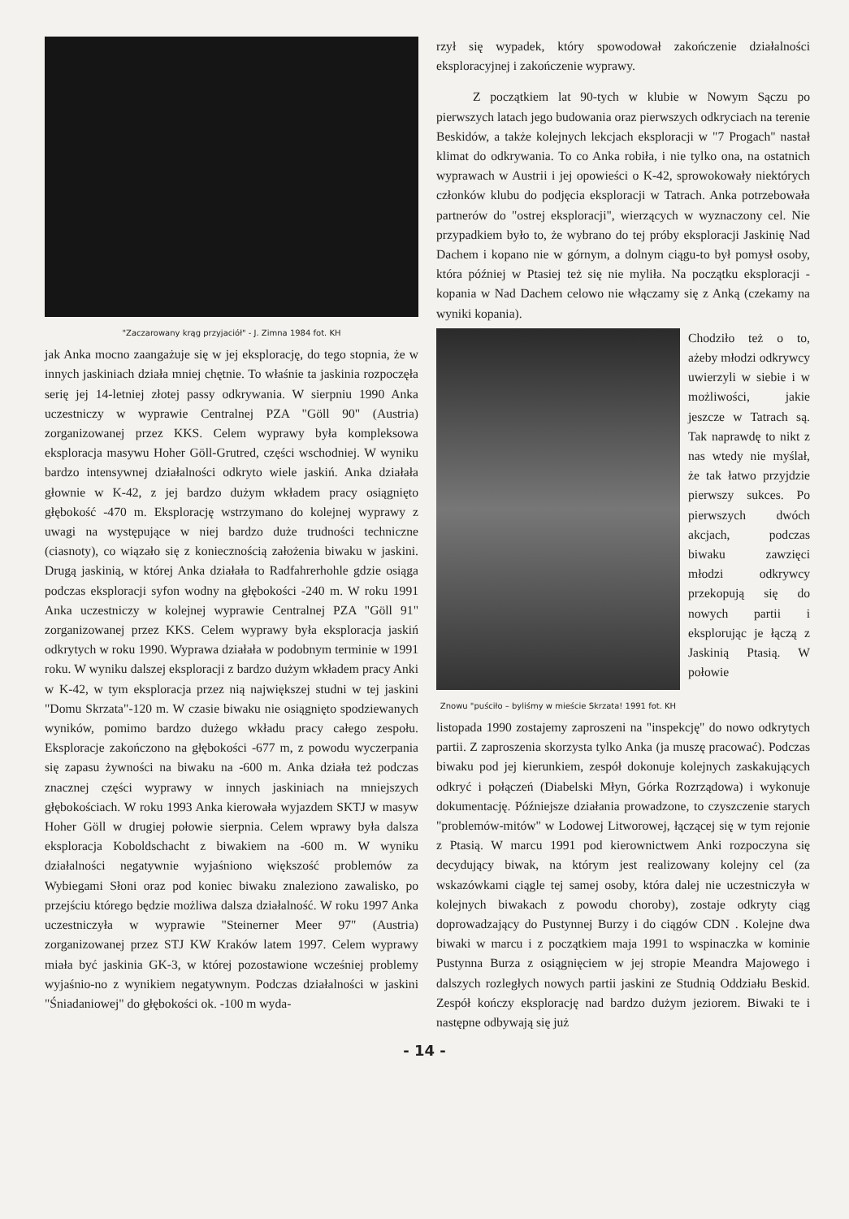"Zaczarowany krąg przyjaciół" - J. Zimna 1984 fot. KH
jak Anka mocno zaangażuje się w jej eksplorację, do tego stopnia, że w innych jaskiniach działa mniej chętnie. To właśnie ta jaskinia rozpoczęła serię jej 14-letniej złotej passy odkrywania. W sierpniu 1990 Anka uczestniczy w wyprawie Centralnej PZA "Göll 90" (Austria) zorganizowanej przez KKS. Celem wyprawy była kompleksowa eksploracja masywu Hoher Göll-Grutred, części wschodniej. W wyniku bardzo intensywnej działalności odkryto wiele jaskiń. Anka działała głownie w K-42, z jej bardzo dużym wkładem pracy osiągnięto głębokość -470 m. Eksplorację wstrzymano do kolejnej wyprawy z uwagi na występujące w niej bardzo duże trudności techniczne (ciasnoty), co wiązało się z koniecznością założenia biwaku w jaskini. Drugą jaskinią, w której Anka działała to Radfahrerhohle gdzie osiąga podczas eksploracji syfon wodny na głębokości -240 m. W roku 1991 Anka uczestniczy w kolejnej wyprawie Centralnej PZA "Göll 91" zorganizowanej przez KKS. Celem wyprawy była eksploracja jaskiń odkrytych w roku 1990. Wyprawa działała w podobnym terminie w 1991 roku. W wyniku dalszej eksploracji z bardzo dużym wkładem pracy Anki w K-42, w tym eksploracja przez nią największej studni w tej jaskini "Domu Skrzata"-120 m. W czasie biwaku nie osiągnięto spodziewanych wyników, pomimo bardzo dużego wkładu pracy całego zespołu. Eksploracje zakończono na głębokości -677 m, z powodu wyczerpania się zapasu żywności na biwaku na -600 m. Anka działa też podczas znacznej części wyprawy w innych jaskiniach na mniejszych głębokościach. W roku 1993 Anka kierowała wyjazdem SKTJ w masyw Hoher Göll w drugiej połowie sierpnia. Celem wprawy była dalsza eksploracja Koboldschacht z biwakiem na -600 m. W wyniku działalności negatywnie wyjaśniono większość problemów za Wybiegami Słoni oraz pod koniec biwaku znaleziono zawalisko, po przejściu którego będzie możliwa dalsza działalność. W roku 1997 Anka uczestniczyła w wyprawie "Steinerner Meer 97" (Austria) zorganizowanej przez STJ KW Kraków latem 1997. Celem wyprawy miała być jaskinia GK-3, w której pozostawione wcześniej problemy wyjaśnio-no z wynikiem negatywnym. Podczas działalności w jaskini "Śniadaniowej" do głębokości ok. -100 m wyda-
rzył się wypadek, który spowodował zakończenie działalności eksploracyjnej i zakończenie wyprawy.
Z początkiem lat 90-tych w klubie w Nowym Sączu po pierwszych latach jego budowania oraz pierwszych odkryciach na terenie Beskidów, a także kolejnych lekcjach eksploracji w "7 Progach" nastał klimat do odkrywania. To co Anka robiła, i nie tylko ona, na ostatnich wyprawach w Austrii i jej opowieści o K-42, sprowokowały niektórych członków klubu do podjęcia eksploracji w Tatrach. Anka potrzebowała partnerów do "ostrej eksploracji", wierzących w wyznaczony cel. Nie przypadkiem było to, że wybrano do tej próby eksploracji Jaskinię Nad Dachem i kopano nie w górnym, a dolnym ciągu-to był pomysł osoby, która później w Ptasiej też się nie myliła. Na początku eksploracji -kopania w Nad Dachem celowo nie włączamy się z Anką (czekamy na wyniki kopania).
Znowu "puściło – byliśmy w mieście Skrzata! 1991 fot. KH
Chodziło też o to, ażeby młodzi odkrywcy uwierzyli w siebie i w możliwości, jakie jeszcze w Tatrach są. Tak naprawdę to nikt z nas wtedy nie myślał, że tak łatwo przyjdzie pierwszy sukces. Po pierwszych dwóch akcjach, podczas biwaku zawzięci młodzi odkrywcy przekopują się do nowych partii i eksplorując je łączą z Jaskinią Ptasią. W połowie
listopada 1990 zostajemy zaproszeni na "inspekcję" do nowo odkrytych partii. Z zaproszenia skorzysta tylko Anka (ja muszę pracować). Podczas biwaku pod jej kierunkiem, zespół dokonuje kolejnych zaskakujących odkryć i połączeń (Diabelski Młyn, Górka Rozrządowa) i wykonuje dokumentację. Późniejsze działania prowadzone, to czyszczenie starych "problemów-mitów" w Lodowej Litworowej, łączącej się w tym rejonie z Ptasią. W marcu 1991 pod kierownictwem Anki rozpoczyna się decydujący biwak, na którym jest realizowany kolejny cel (za wskazówkami ciągle tej samej osoby, która dalej nie uczestniczyła w kolejnych biwakach z powodu choroby), zostaje odkryty ciąg doprowadzający do Pustynnej Burzy i do ciągów CDN . Kolejne dwa biwaki w marcu i z początkiem maja 1991 to wspinaczka w kominie Pustynna Burza z osiągnięciem w jej stropie Meandra Majowego i dalszych rozległych nowych partii jaskini ze Studnią Oddziału Beskid. Zespół kończy eksplorację nad bardzo dużym jeziorem. Biwaki te i następne odbywają się już
- 14 -